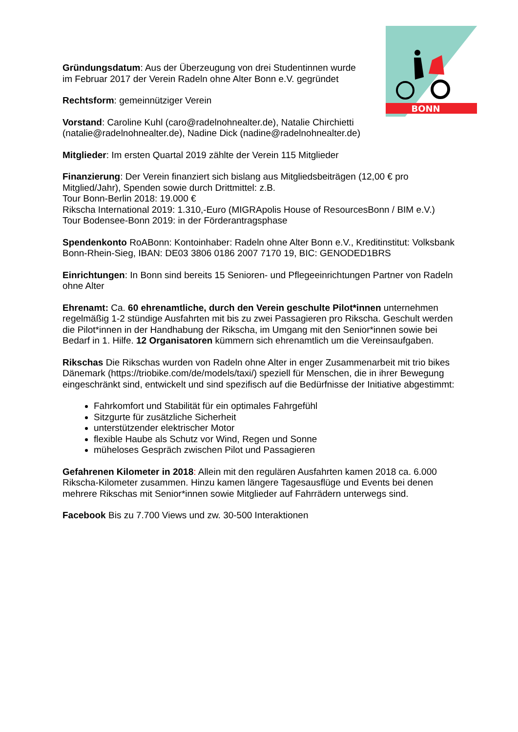BONN
Gründungsdatum: Aus der Überzeugung von drei Studentinnen wurde
im Februar 2017 der Verein Radeln ohne Alter Bonn e.V. gegründet
Rechtsform: gemeinnütziger Verein
Vorstand: Caroline Kuhl (caro@radelnohnealter.de), Natalie Chirchietti
(natalie@radelnohnealter.de), Nadine Dick (nadine@radelnohnealter.de)
Mitglieder: Im ersten Quartal 2019 zählte der Verein 115 Mitglieder
Finanzierung: Der Verein finanziert sich bislang aus Mitgliedsbeiträgen (12,00 € pro Mitglied/Jahr), Spenden sowie durch Drittmittel: z.B.
Tour Bonn-Berlin 2018: 19.000 €
Rikscha International 2019: 1.310,-Euro (MIGRApolis House of ResourcesBonn / BIM e.V.)
Tour Bodensee-Bonn 2019: in der Förderantragsphase
Spendenkonto RoABonn: Kontoinhaber: Radeln ohne Alter Bonn e.V., Kreditinstitut: Volksbank Bonn-Rhein-Sieg, IBAN: DE03 3806 0186 2007 7170 19, BIC: GENODED1BRS
Einrichtungen: In Bonn sind bereits 15 Senioren- und Pflegeeinrichtungen Partner von Radeln ohne Alter
Ehrenamt: Ca. 60 ehrenamtliche, durch den Verein geschulte Pilot*innen unternehmen regelmäßig 1-2 stündige Ausfahrten mit bis zu zwei Passagieren pro Rikscha. Geschult werden die Pilot*innen in der Handhabung der Rikscha, im Umgang mit den Senior*innen sowie bei Bedarf in 1. Hilfe. 12 Organisatoren kümmern sich ehrenamtlich um die Vereinsaufgaben.
Rikschas Die Rikschas wurden von Radeln ohne Alter in enger Zusammenarbeit mit trio bikes Dänemark (https://triobike.com/de/models/taxi/) speziell für Menschen, die in ihrer Bewegung eingeschränkt sind, entwickelt und sind spezifisch auf die Bedürfnisse der Initiative abgestimmt:
Fahrkomfort und Stabilität für ein optimales Fahrgefühl
Sitzgurte für zusätzliche Sicherheit
unterstützender elektrischer Motor
flexible Haube als Schutz vor Wind, Regen und Sonne
müheloses Gespräch zwischen Pilot und Passagieren
Gefahrenen Kilometer in 2018: Allein mit den regulären Ausfahrten kamen 2018 ca. 6.000 Rikscha-Kilometer zusammen. Hinzu kamen längere Tagesausflüge und Events bei denen mehrere Rikschas mit Senior*innen sowie Mitglieder auf Fahrrädern unterwegs sind.
Facebook Bis zu 7.700 Views und zw. 30-500 Interaktionen